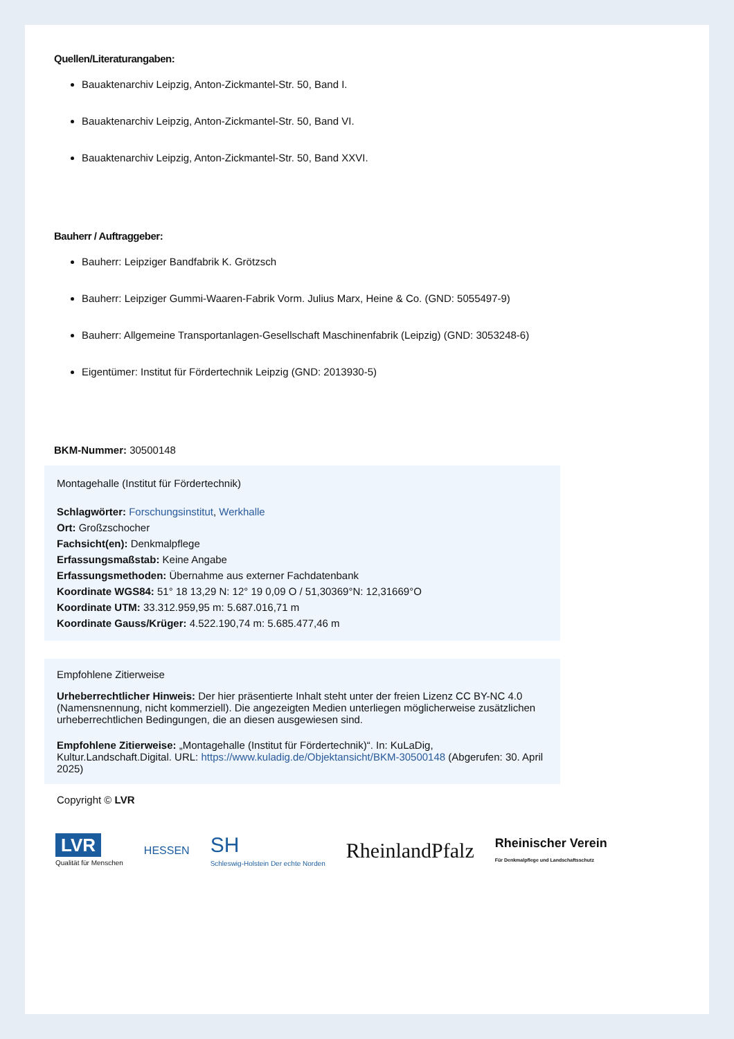Quellen/Literaturangaben:
Bauaktenarchiv Leipzig, Anton-Zickmantel-Str. 50, Band I.
Bauaktenarchiv Leipzig, Anton-Zickmantel-Str. 50, Band VI.
Bauaktenarchiv Leipzig, Anton-Zickmantel-Str. 50, Band XXVI.
Bauherr / Auftraggeber:
Bauherr: Leipziger Bandfabrik K. Grötzsch
Bauherr: Leipziger Gummi-Waaren-Fabrik Vorm. Julius Marx, Heine & Co. (GND: 5055497-9)
Bauherr: Allgemeine Transportanlagen-Gesellschaft Maschinenfabrik (Leipzig) (GND: 3053248-6)
Eigentümer: Institut für Fördertechnik Leipzig (GND: 2013930-5)
BKM-Nummer: 30500148
Montagehalle (Institut für Fördertechnik)
Schlagwörter: Forschungsinstitut, Werkhalle
Ort: Großzschocher
Fachsicht(en): Denkmalpflege
Erfassungsmaßstab: Keine Angabe
Erfassungsmethoden: Übernahme aus externer Fachdatenbank
Koordinate WGS84: 51° 18 13,29 N: 12° 19 0,09 O / 51,30369°N: 12,31669°O
Koordinate UTM: 33.312.959,95 m: 5.687.016,71 m
Koordinate Gauss/Krüger: 4.522.190,74 m: 5.685.477,46 m
Empfohlene Zitierweise
Urheberrechtlicher Hinweis: Der hier präsentierte Inhalt steht unter der freien Lizenz CC BY-NC 4.0 (Namensnennung, nicht kommerziell). Die angezeigten Medien unterliegen möglicherweise zusätzlichen urheberrechtlichen Bedingungen, die an diesen ausgewiesen sind.
Empfohlene Zitierweise: „Montagehalle (Institut für Fördertechnik)“. In: KuLaDig, Kultur.Landschaft.Digital. URL: https://www.kuladig.de/Objektansicht/BKM-30500148 (Abgerufen: 30. April 2025)
Copyright © LVR
LVR
Qualität für Menschen
HESSEN
SH
Schleswig-Holstein Der echte Norden
RheinlandPfalz
Rheinischer Verein
Für Denkmalpflege und Landschaftsschutz